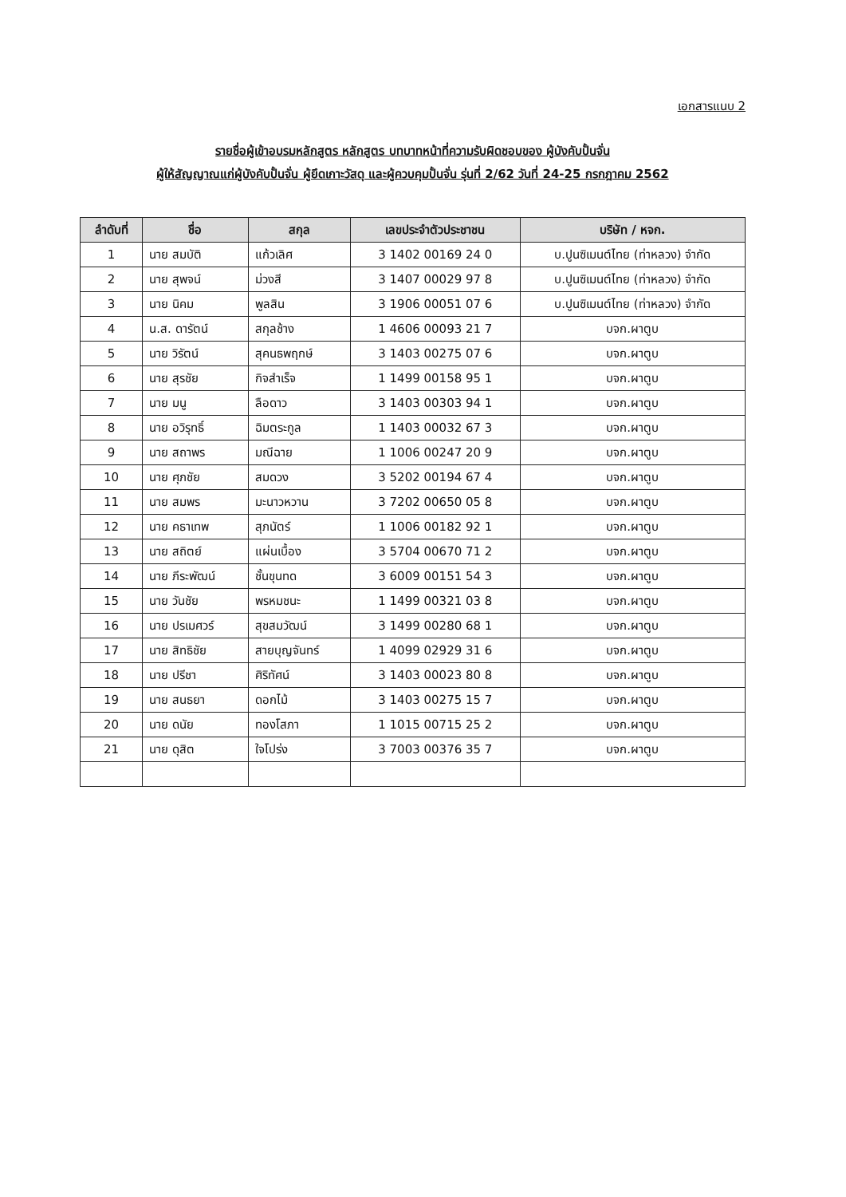เอกสารแนบ 2
รายชื่อผู้เข้าอบรมหลักสูตร หลักสูตร บทบาทหน้าที่ความรับผิดชอบของ ผู้บังคับปั้นจั่น
ผู้ให้สัญญาณแก่ผู้บังคับปั้นจั่น ผู้ยึดเกาะวัสดุ และผู้ควบคุมปั้นจั่น รุ่นที่ 2/62 วันที่ 24-25 กรกฎาคม 2562
| ลำดับที่ | ชื่อ | สกุล | เลขประจำตัวประชาชน | บริษัท / หจก. |
| --- | --- | --- | --- | --- |
| 1 | นาย สมบัติ | แก้วเลิศ | 3 1402 00169 24 0 | บ.ปูนซิเมนต์ไทย (ท่าหลวง) จำกัด |
| 2 | นาย สุพจน์ | ม่วงสี | 3 1407 00029 97 8 | บ.ปูนซิเมนต์ไทย (ท่าหลวง) จำกัด |
| 3 | นาย นิคม | พูลสิน | 3 1906 00051 07 6 | บ.ปูนซิเมนต์ไทย (ท่าหลวง) จำกัด |
| 4 | น.ส. ดารัตน์ | สกุลช้าง | 1 4606 00093 21 7 | บจก.ผาตูบ |
| 5 | นาย วิรัตน์ | สุคนธพฤกษ์ | 3 1403 00275 07 6 | บจก.ผาตูบ |
| 6 | นาย สุรชัย | กิจสำเร็จ | 1 1499 00158 95 1 | บจก.ผาตูบ |
| 7 | นาย มนู | ลือดาว | 3 1403 00303 94 1 | บจก.ผาตูบ |
| 8 | นาย อวิรุทธิ์ | ฉิมตระกูล | 1 1403 00032 67 3 | บจก.ผาตูบ |
| 9 | นาย สถาพร | มณีฉาย | 1 1006 00247 20 9 | บจก.ผาตูบ |
| 10 | นาย ศุภชัย | สมดวง | 3 5202 00194 67 4 | บจก.ผาตูบ |
| 11 | นาย สมพร | มะนาวหวาน | 3 7202 00650 05 8 | บจก.ผาตูบ |
| 12 | นาย คธาเทพ | สุภนัตร์ | 1 1006 00182 92 1 | บจก.ผาตูบ |
| 13 | นาย สถิตย์ | แผ่นเบื้อง | 3 5704 00670 71 2 | บจก.ผาตูบ |
| 14 | นาย ภีระพัฒน์ | ชั้นขุนทด | 3 6009 00151 54 3 | บจก.ผาตูบ |
| 15 | นาย วันชัย | พรหมชนะ | 1 1499 00321 03 8 | บจก.ผาตูบ |
| 16 | นาย ปรเมศวร์ | สุขสมวัฒน์ | 3 1499 00280 68 1 | บจก.ผาตูบ |
| 17 | นาย สิทธิชัย | สายบุญจันทร์ | 1 4099 02929 31 6 | บจก.ผาตูบ |
| 18 | นาย ปรีชา | ศิริทัศน์ | 3 1403 00023 80 8 | บจก.ผาตูบ |
| 19 | นาย สนธยา | ดอกไม้ | 3 1403 00275 15 7 | บจก.ผาตูบ |
| 20 | นาย ดนัย | ทองโสภา | 1 1015 00715 25 2 | บจก.ผาตูบ |
| 21 | นาย ดุสิต | ใจโปร่ง | 3 7003 00376 35 7 | บจก.ผาตูบ |